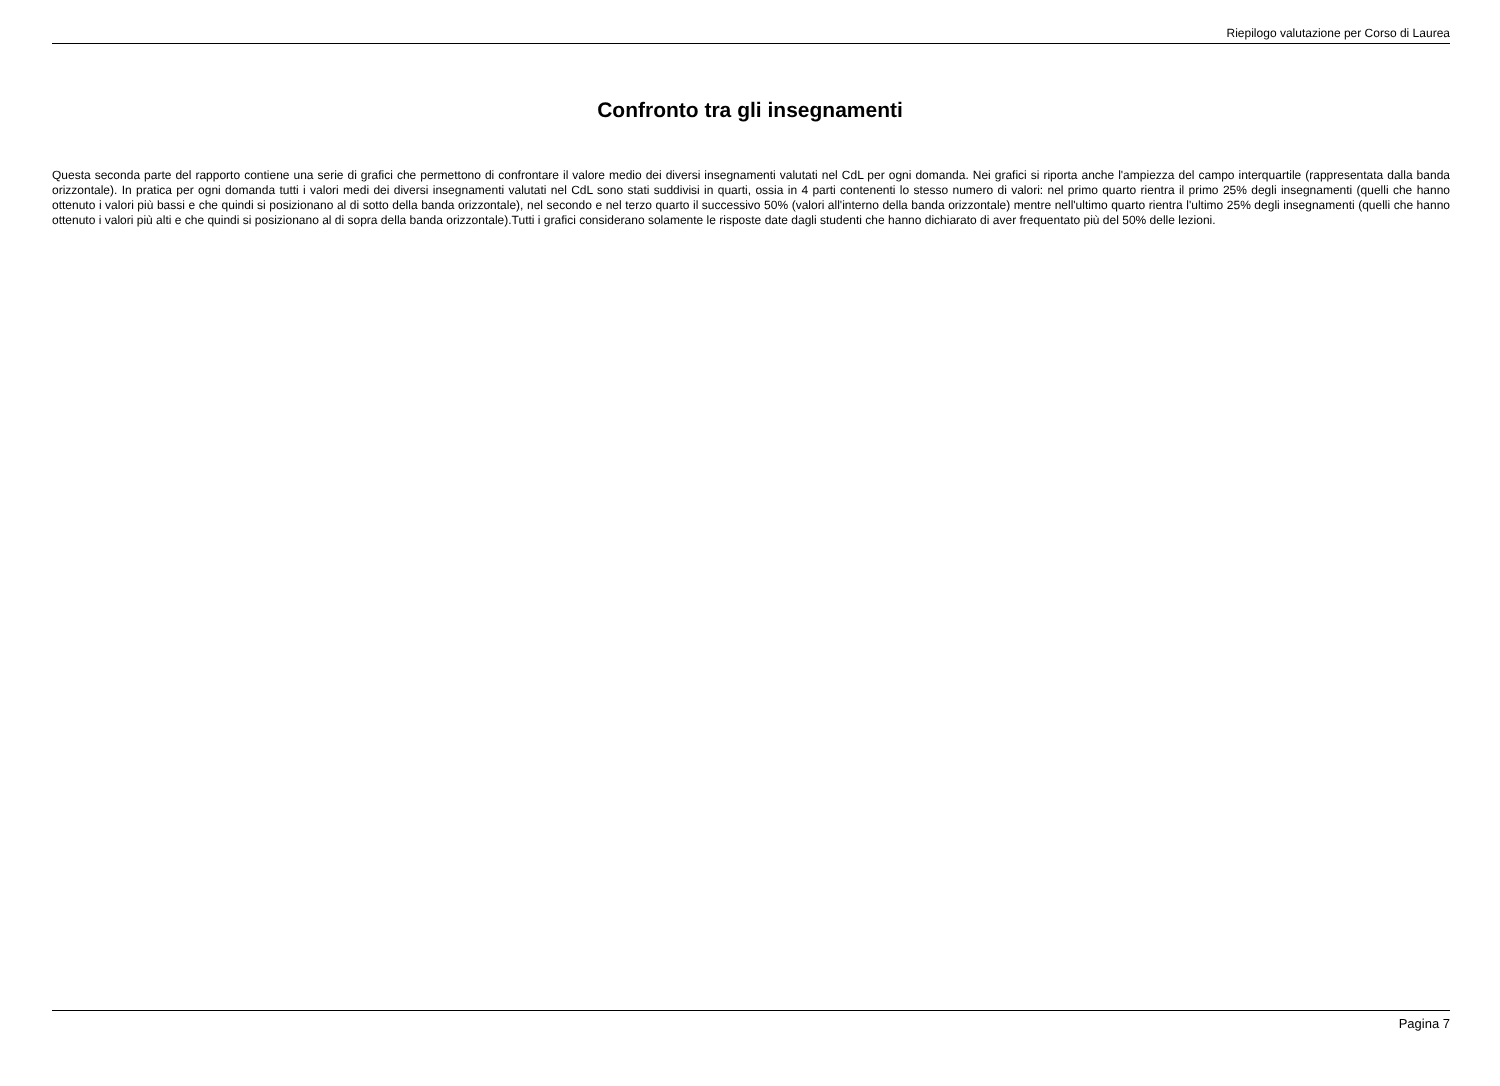Riepilogo valutazione per Corso di Laurea
Confronto tra gli insegnamenti
Questa seconda parte del rapporto contiene una serie di grafici che permettono di confrontare il valore medio dei diversi insegnamenti valutati nel CdL per ogni domanda. Nei grafici si riporta anche l'ampiezza del campo interquartile (rappresentata dalla banda orizzontale). In pratica per ogni domanda tutti i valori medi dei diversi insegnamenti valutati nel CdL sono stati suddivisi in quarti, ossia in 4 parti contenenti lo stesso numero di valori: nel primo quarto rientra il primo 25% degli insegnamenti (quelli che hanno ottenuto i valori più bassi e che quindi si posizionano al di sotto della banda orizzontale), nel secondo e nel terzo quarto il successivo 50% (valori all'interno della banda orizzontale) mentre nell'ultimo quarto rientra l'ultimo 25% degli insegnamenti (quelli che hanno ottenuto i valori più alti e che quindi si posizionano al di sopra della banda orizzontale).Tutti i grafici considerano solamente le risposte date dagli studenti che hanno dichiarato di aver frequentato più del 50% delle lezioni.
Pagina 7